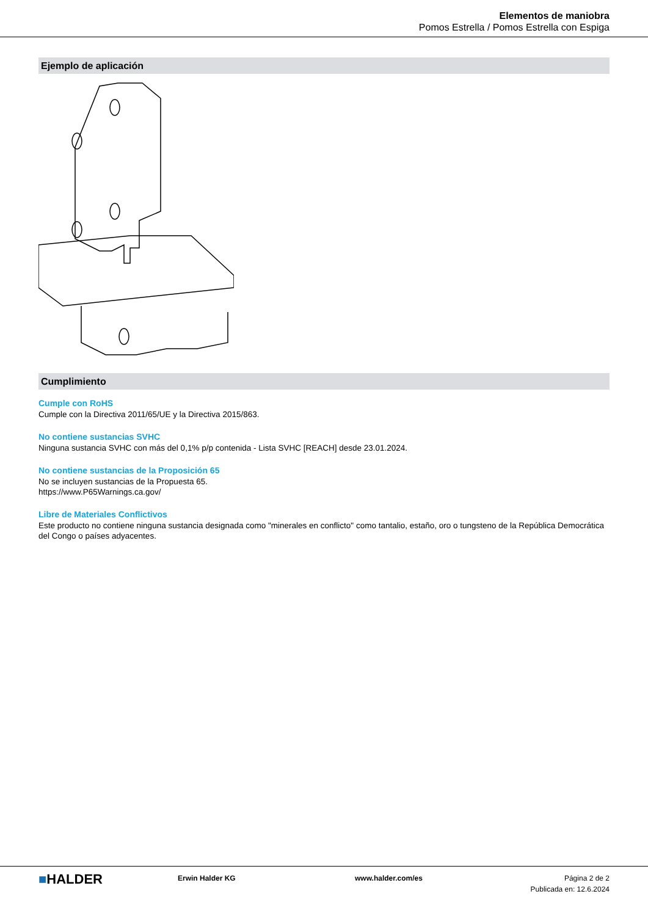Elementos de maniobra
Pomos Estrella / Pomos Estrella con Espiga
Ejemplo de aplicación
Cumplimiento
Cumple con RoHS
Cumple con la Directiva 2011/65/UE y la Directiva 2015/863.
No contiene sustancias SVHC
Ninguna sustancia SVHC con más del 0,1% p/p contenida - Lista SVHC [REACH] desde 23.01.2024.
No contiene sustancias de la Proposición 65
No se incluyen sustancias de la Propuesta 65.
https://www.P65Warnings.ca.gov/
Libre de Materiales Conflictivos
Este producto no contiene ninguna sustancia designada como "minerales en conflicto" como tantalio, estaño, oro o tungsteno de la República Democrática del Congo o países adyacentes.
■HALDER
Erwin Halder KG www.halder.com/es Página 2 de 2
Publicada en: 12.6.2024